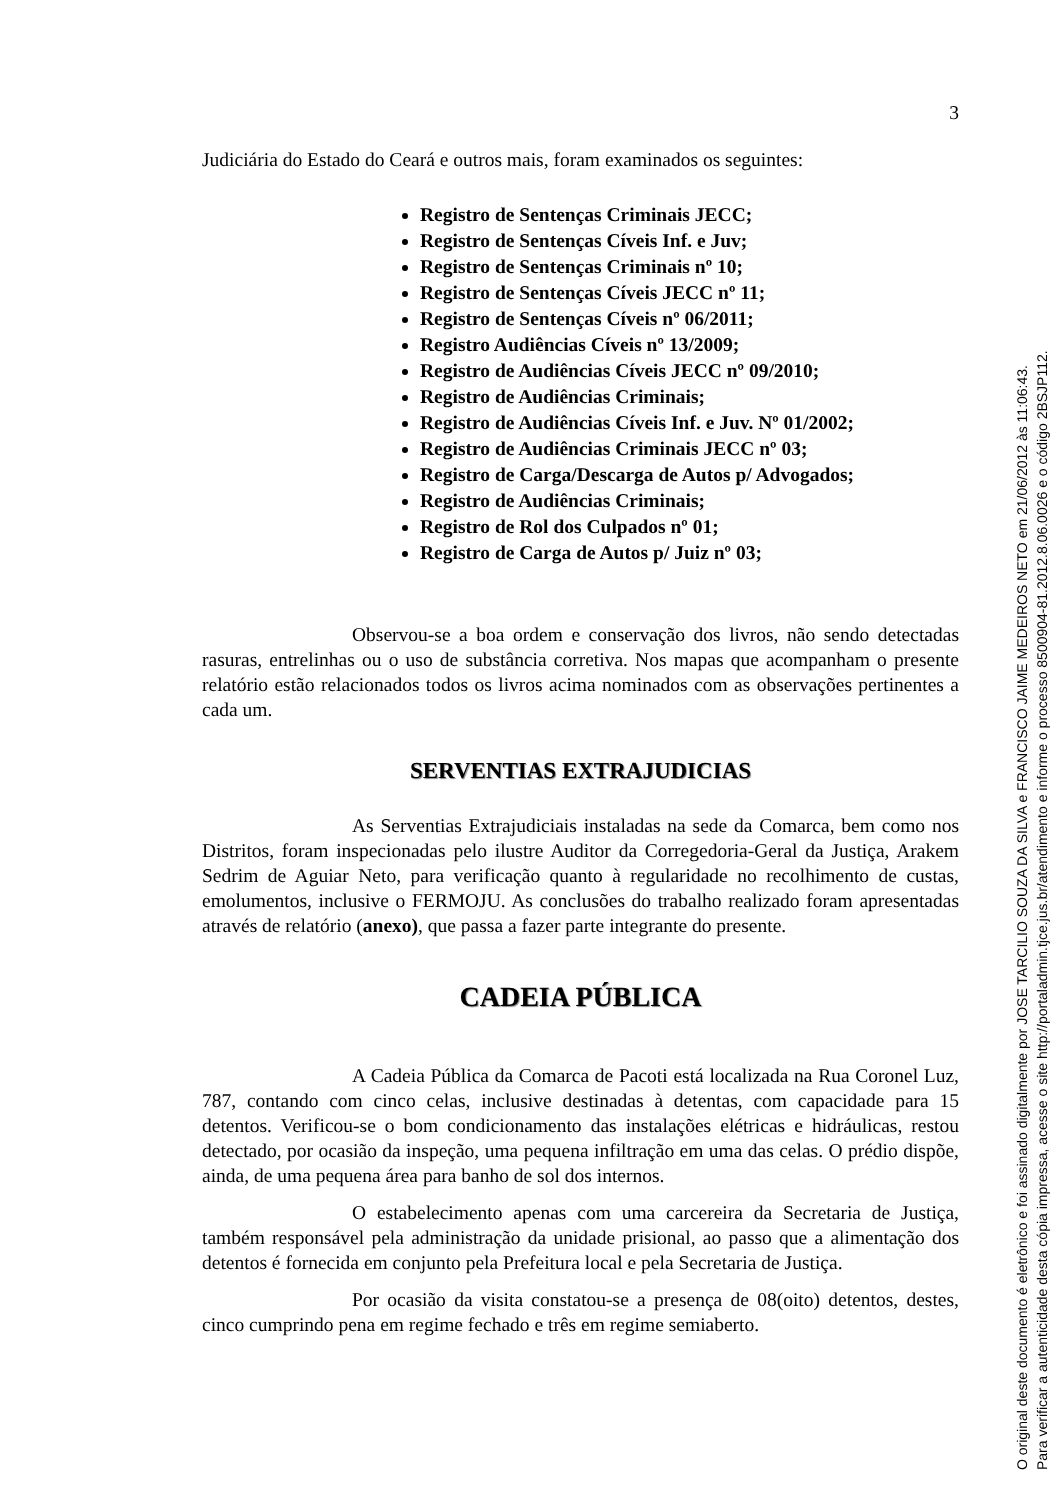3
Judiciária do Estado do Ceará e outros mais, foram examinados os seguintes:
Registro de Sentenças Criminais JECC;
Registro de Sentenças Cíveis Inf. e Juv;
Registro de Sentenças Criminais nº 10;
Registro de Sentenças Cíveis JECC nº 11;
Registro de Sentenças Cíveis nº 06/2011;
Registro Audiências Cíveis nº 13/2009;
Registro de Audiências Cíveis JECC nº 09/2010;
Registro de Audiências Criminais;
Registro de Audiências Cíveis Inf. e Juv. Nº 01/2002;
Registro de Audiências Criminais JECC nº 03;
Registro de Carga/Descarga de Autos p/ Advogados;
Registro de Audiências Criminais;
Registro de Rol dos Culpados nº 01;
Registro de Carga de Autos p/ Juiz nº 03;
Observou-se a boa ordem e conservação dos livros, não sendo detectadas rasuras, entrelinhas ou o uso de substância corretiva. Nos mapas que acompanham o presente relatório estão relacionados todos os livros acima nominados com as observações pertinentes a cada um.
SERVENTIAS EXTRAJUDICIAS
As Serventias Extrajudiciais instaladas na sede da Comarca, bem como nos Distritos, foram inspecionadas pelo ilustre Auditor da Corregedoria-Geral da Justiça, Arakem Sedrim de Aguiar Neto, para verificação quanto à regularidade no recolhimento de custas, emolumentos, inclusive o FERMOJU. As conclusões do trabalho realizado foram apresentadas através de relatório (anexo), que passa a fazer parte integrante do presente.
CADEIA PÚBLICA
A Cadeia Pública da Comarca de Pacoti está localizada na Rua Coronel Luz, 787, contando com cinco celas, inclusive destinadas à detentas, com capacidade para 15 detentos. Verificou-se o bom condicionamento das instalações elétricas e hidráulicas, restou detectado, por ocasião da inspeção, uma pequena infiltração em uma das celas. O prédio dispõe, ainda, de uma pequena área para banho de sol dos internos.
O estabelecimento apenas com uma carcereira da Secretaria de Justiça, também responsável pela administração da unidade prisional, ao passo que a alimentação dos detentos é fornecida em conjunto pela Prefeitura local e pela Secretaria de Justiça.
Por ocasião da visita constatou-se a presença de 08(oito) detentos, destes, cinco cumprindo pena em regime fechado e três em regime semiaberto.
O original deste documento é eletrônico e foi assinado digitalmente por JOSE TARCILIO SOUZA DA SILVA e FRANCISCO JAIME MEDEIROS NETO em 21/06/2012 às 11:06:43.
Para verificar a autenticidade desta cópia impressa, acesse o site http://portaladmin.tjce.jus.br/atendimento e informe o processo 8500904-81.2012.8.06.0026 e o código 2BSJP112.